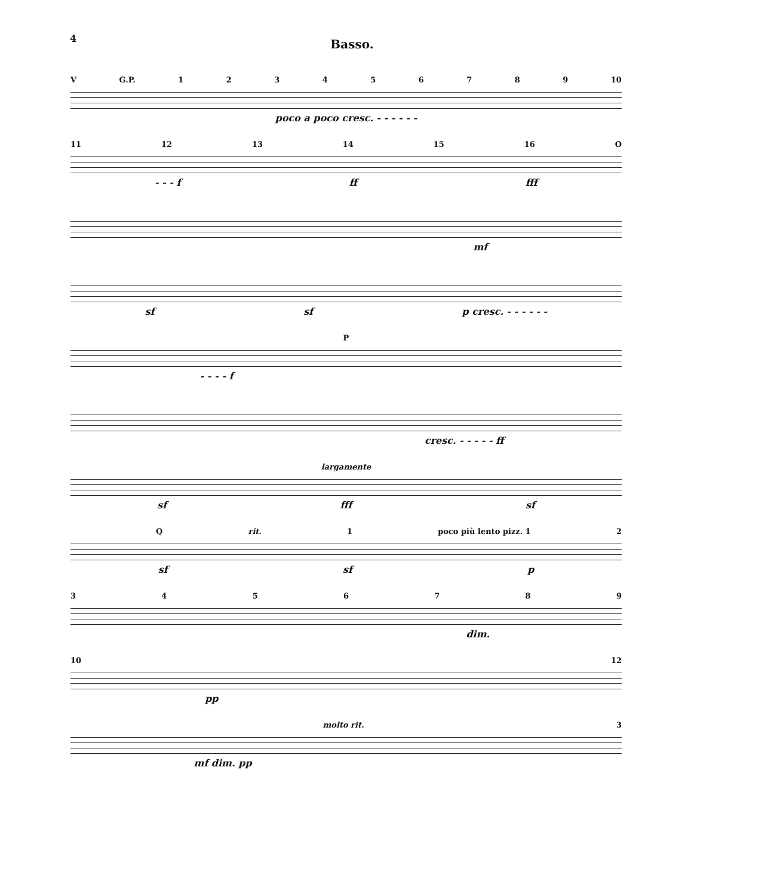4
Basso.
V G.P. 123456789 10
poco a poco cresc. - - - - - -
11 12 13 14 15 16 O
- - - f ff fff
mf
sf sf p cresc. - - - - - -
P
- - - - f
cresc. - - - - - ff
largamente
sf fff sf
Qrit. 1 poco più lento pizz. 1 2
sf sf p
3456789
dim.
10 12
pp
molto rit. 3
mf dim. pp